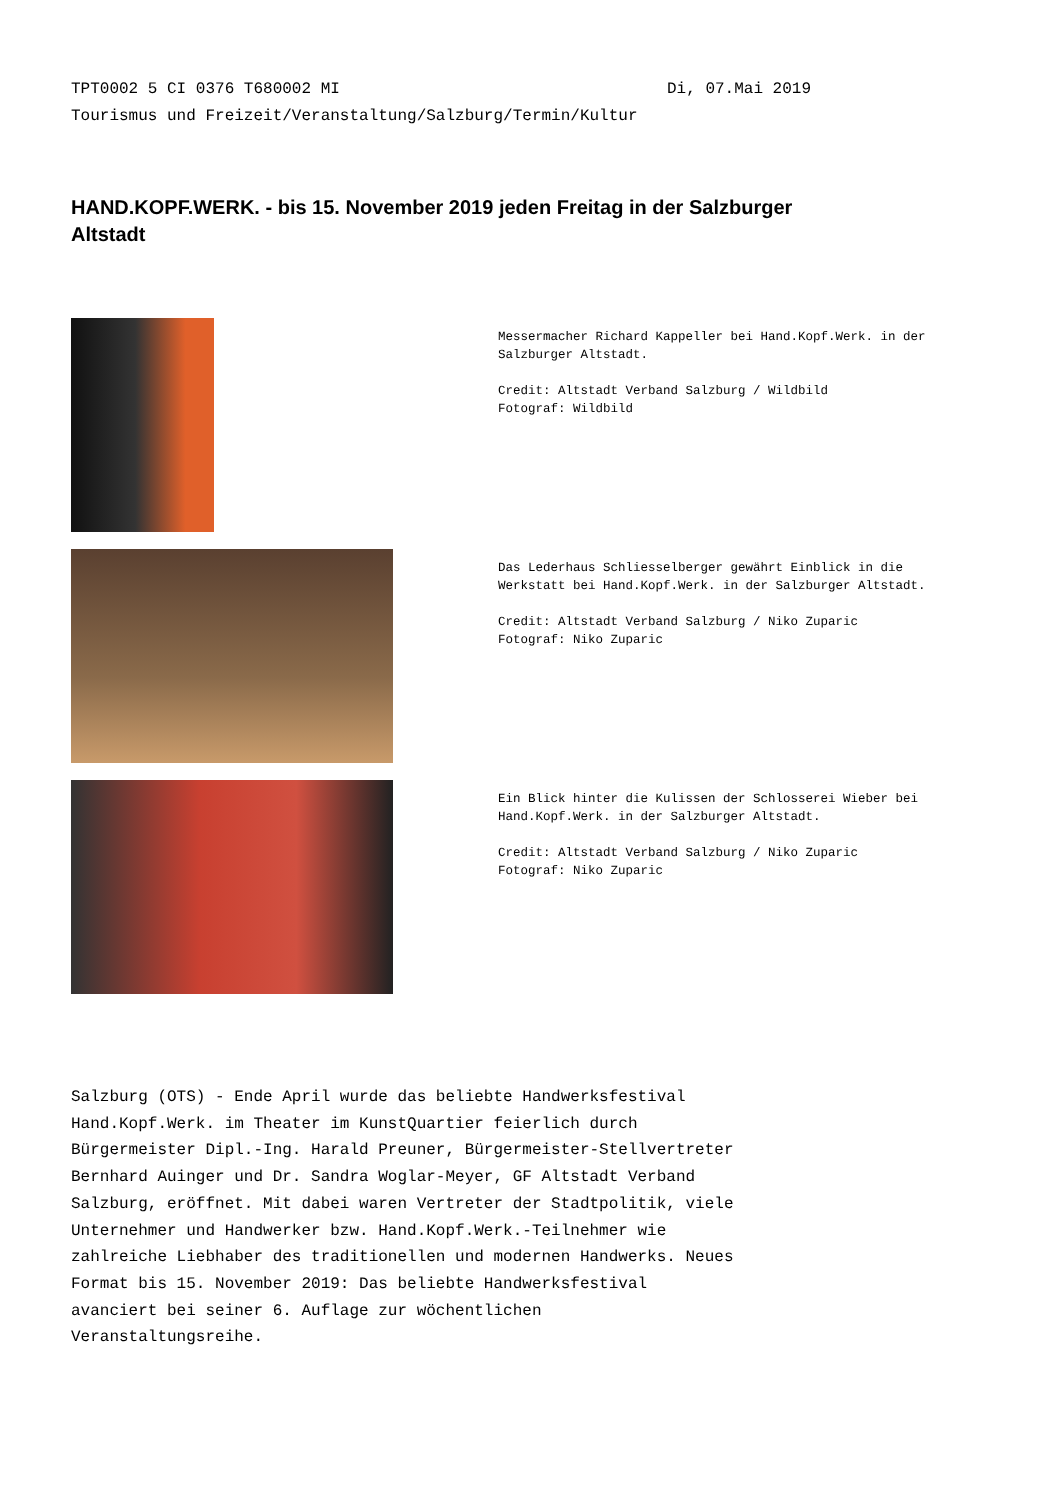TPT0002 5 CI 0376 T680002 MI Di, 07.Mai 2019
Tourismus und Freizeit/Veranstaltung/Salzburg/Termin/Kultur
HAND.KOPF.WERK. - bis 15. November 2019 jeden Freitag in der Salzburger Altstadt
Messermacher Richard Kappeller bei Hand.Kopf.Werk. in der Salzburger Altstadt. Credit: Altstadt Verband Salzburg / Wildbild Fotograf: Wildbild
Das Lederhaus Schliesselberger gewährt Einblick in die Werkstatt bei Hand.Kopf.Werk. in der Salzburger Altstadt. Credit: Altstadt Verband Salzburg / Niko Zuparic Fotograf: Niko Zuparic
Ein Blick hinter die Kulissen der Schlosserei Wieber bei Hand.Kopf.Werk. in der Salzburger Altstadt. Credit: Altstadt Verband Salzburg / Niko Zuparic Fotograf: Niko Zuparic
Salzburg (OTS) - Ende April wurde das beliebte Handwerksfestival Hand.Kopf.Werk. im Theater im KunstQuartier feierlich durch Bürgermeister Dipl.-Ing. Harald Preuner, Bürgermeister-Stellvertreter Bernhard Auinger und Dr. Sandra Woglar-Meyer, GF Altstadt Verband Salzburg, eröffnet. Mit dabei waren Vertreter der Stadtpolitik, viele Unternehmer und Handwerker bzw. Hand.Kopf.Werk.-Teilnehmer wie zahlreiche Liebhaber des traditionellen und modernen Handwerks. Neues Format bis 15. November 2019: Das beliebte Handwerksfestival avanciert bei seiner 6. Auflage zur wöchentlichen Veranstaltungsreihe.